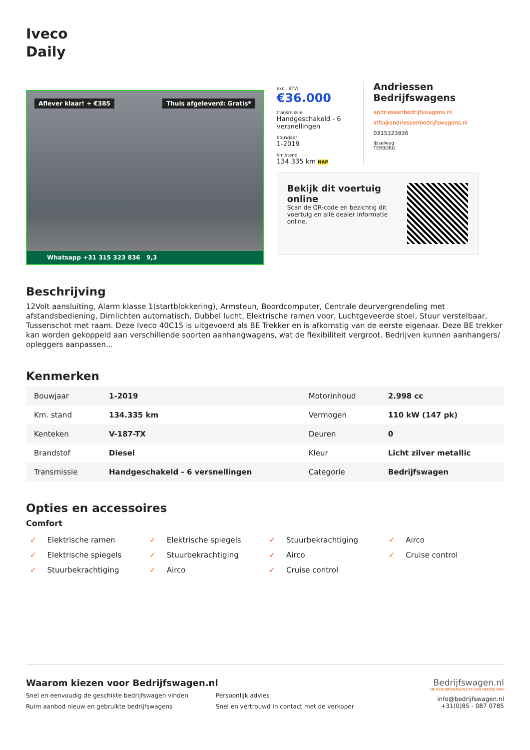Iveco
Daily
Aflever klaar! + €385 Thuis afgeleverd: Gratis*
Whatsapp +31 315 323 836 9,3
excl. BTW
€36.000
transmissie
Handgeschakeld - 6 versnellingen
bouwjaar
1-2019
km.stand
134.335 km NAP
Andriessen Bedrijfswagens
andriessenbedrijfswagens.nl
info@andriessenbedrijfswagens.nl
0315323836
IJsselweg
TERBORG
Bekijk dit voertuig online
Scan de QR-code en bezichtig dit voertuig en alle dealer informatie online.
Beschrijving
12Volt aansluiting, Alarm klasse 1(startblokkering), Armsteun, Boordcomputer, Centrale deurvergrendeling met afstandsbediening, Dimlichten automatisch, Dubbel lucht, Elektrische ramen voor, Luchtgeveerde stoel, Stuur verstelbaar, Tussenschot met raam. Deze Iveco 40C15 is uitgevoerd als BE Trekker en is afkomstig van de eerste eigenaar. Deze BE trekker kan worden gekoppeld aan verschillende soorten aanhangwagens, wat de flexibiliteit vergroot. Bedrijven kunnen aanhangers/ opleggers aanpassen...
Kenmerken
| Bouwjaar | 1-2019 | Motorinhoud | 2.998 cc |
| Km. stand | 134.335 km | Vermogen | 110 kW (147 pk) |
| Kenteken | V-187-TX | Deuren | 0 |
| Brandstof | Diesel | Kleur | Licht zilver metallic |
| Transmissie | Handgeschakeld - 6 versnellingen | Categorie | Bedrijfswagen |
Opties en accessoires
Comfort
✓ Elektrische ramen
✓ Elektrische spiegels
✓ Stuurbekrachtiging
✓ Airco
✓ Elektrische spiegels
✓ Stuurbekrachtiging
✓ Airco
✓ Cruise control
✓ Stuurbekrachtiging
✓ Airco
✓ Cruise control
Waarom kiezen voor Bedrijfswagen.nl
Snel en eenvoudig de geschikte bedrijfswagen vinden
Persoonlijk advies
Ruim aanbod nieuw en gebruikte bedrijfswagens
Snel en vertrouwd in contact met de verkoper
Bedrijfswagen.nl
DE BEDRIJFSWAGENSITE VAN NEDERLAND
info@bedrijfswagen.nl
+31(0)85 - 087 0785